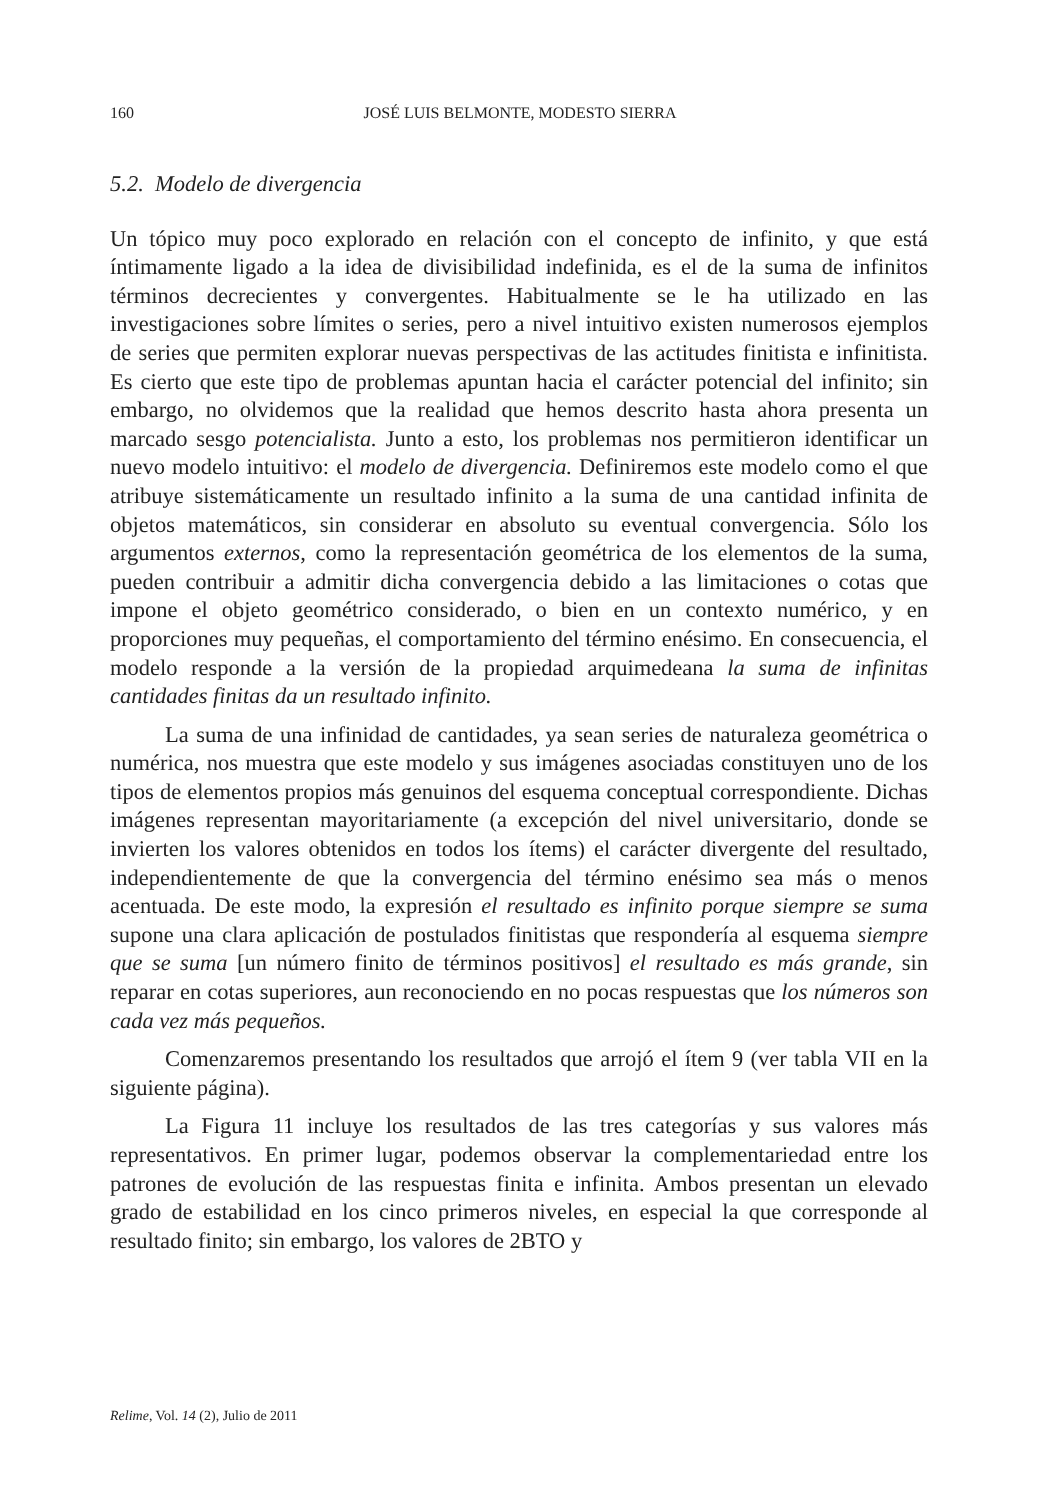160
JOSÉ LUIS BELMONTE, MODESTO SIERRA
5.2. Modelo de divergencia
Un tópico muy poco explorado en relación con el concepto de infinito, y que está íntimamente ligado a la idea de divisibilidad indefinida, es el de la suma de infinitos términos decrecientes y convergentes. Habitualmente se le ha utilizado en las investigaciones sobre límites o series, pero a nivel intuitivo existen numerosos ejemplos de series que permiten explorar nuevas perspectivas de las actitudes finitista e infinitista. Es cierto que este tipo de problemas apuntan hacia el carácter potencial del infinito; sin embargo, no olvidemos que la realidad que hemos descrito hasta ahora presenta un marcado sesgo potencialista. Junto a esto, los problemas nos permitieron identificar un nuevo modelo intuitivo: el modelo de divergencia. Definiremos este modelo como el que atribuye sistemáticamente un resultado infinito a la suma de una cantidad infinita de objetos matemáticos, sin considerar en absoluto su eventual convergencia. Sólo los argumentos externos, como la representación geométrica de los elementos de la suma, pueden contribuir a admitir dicha convergencia debido a las limitaciones o cotas que impone el objeto geométrico considerado, o bien en un contexto numérico, y en proporciones muy pequeñas, el comportamiento del término enésimo. En consecuencia, el modelo responde a la versión de la propiedad arquimedeana la suma de infinitas cantidades finitas da un resultado infinito.
La suma de una infinidad de cantidades, ya sean series de naturaleza geométrica o numérica, nos muestra que este modelo y sus imágenes asociadas constituyen uno de los tipos de elementos propios más genuinos del esquema conceptual correspondiente. Dichas imágenes representan mayoritariamente (a excepción del nivel universitario, donde se invierten los valores obtenidos en todos los ítems) el carácter divergente del resultado, independientemente de que la convergencia del término enésimo sea más o menos acentuada. De este modo, la expresión el resultado es infinito porque siempre se suma supone una clara aplicación de postulados finitistas que respondería al esquema siempre que se suma [un número finito de términos positivos] el resultado es más grande, sin reparar en cotas superiores, aun reconociendo en no pocas respuestas que los números son cada vez más pequeños.
Comenzaremos presentando los resultados que arrojó el ítem 9 (ver tabla VII en la siguiente página).
La Figura 11 incluye los resultados de las tres categorías y sus valores más representativos. En primer lugar, podemos observar la complementariedad entre los patrones de evolución de las respuestas finita e infinita. Ambos presentan un elevado grado de estabilidad en los cinco primeros niveles, en especial la que corresponde al resultado finito; sin embargo, los valores de 2BTO y
Relime, Vol. 14 (2), Julio de 2011